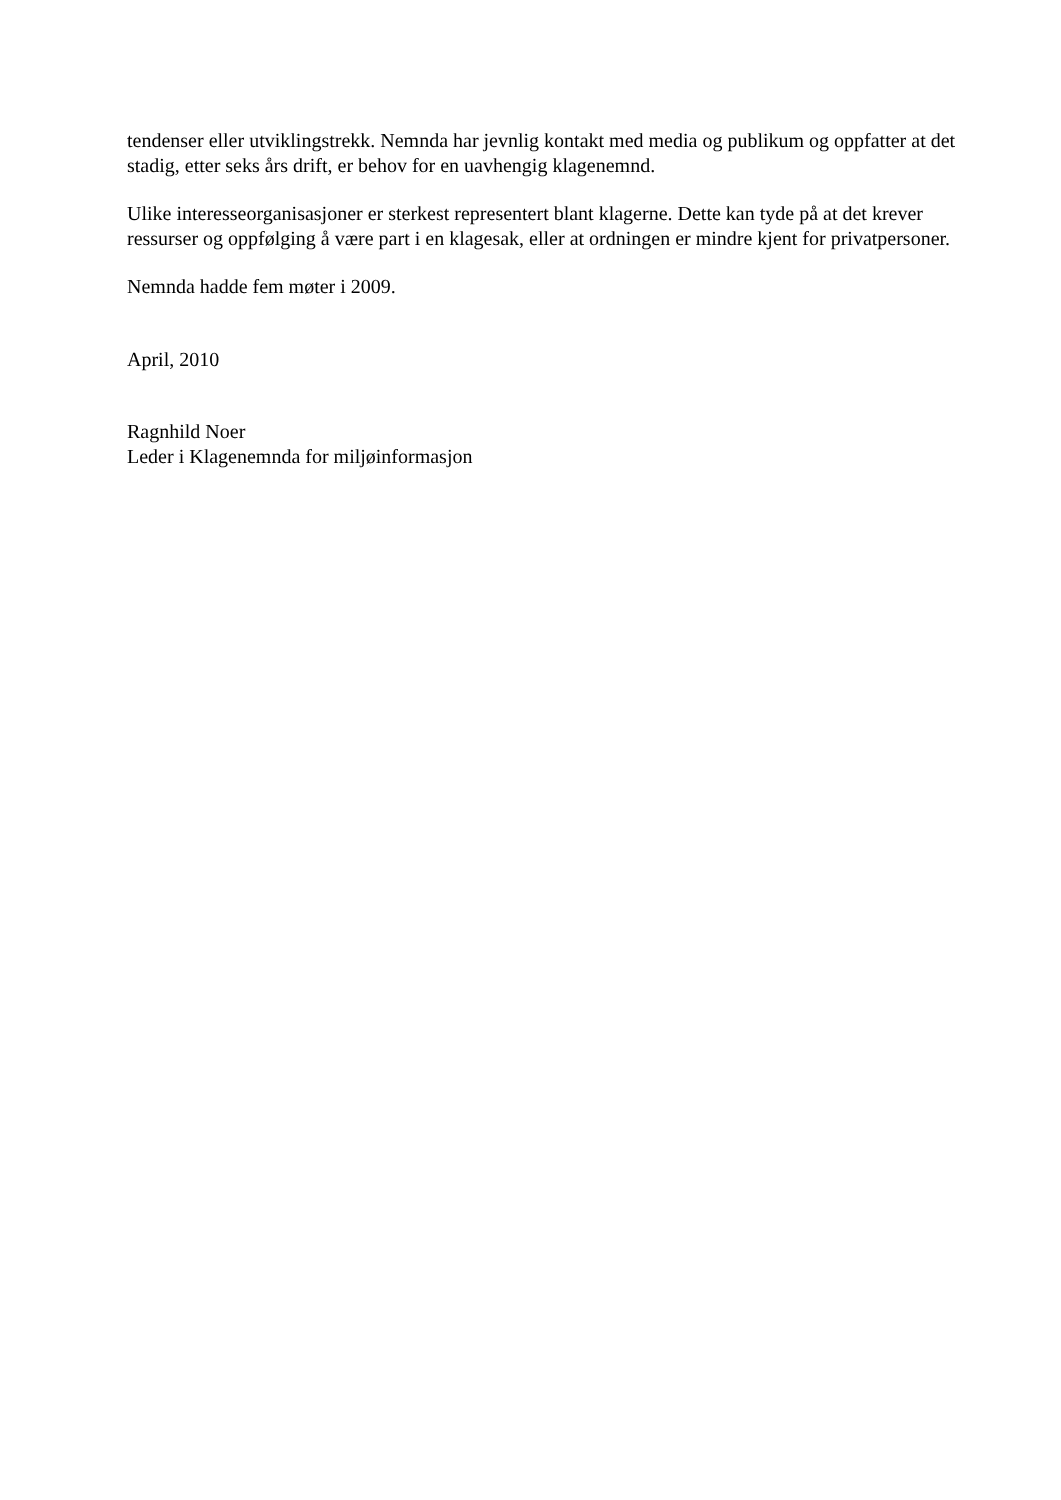tendenser eller utviklingstrekk. Nemnda har jevnlig kontakt med media og publikum og oppfatter at det stadig, etter seks års drift, er behov for en uavhengig klagenemnd.
Ulike interesseorganisasjoner er sterkest representert blant klagerne. Dette kan tyde på at det krever ressurser og oppfølging å være part i en klagesak, eller at ordningen er mindre kjent for privatpersoner.
Nemnda hadde fem møter i 2009.
April, 2010
Ragnhild Noer
Leder i Klagenemnda for miljøinformasjon